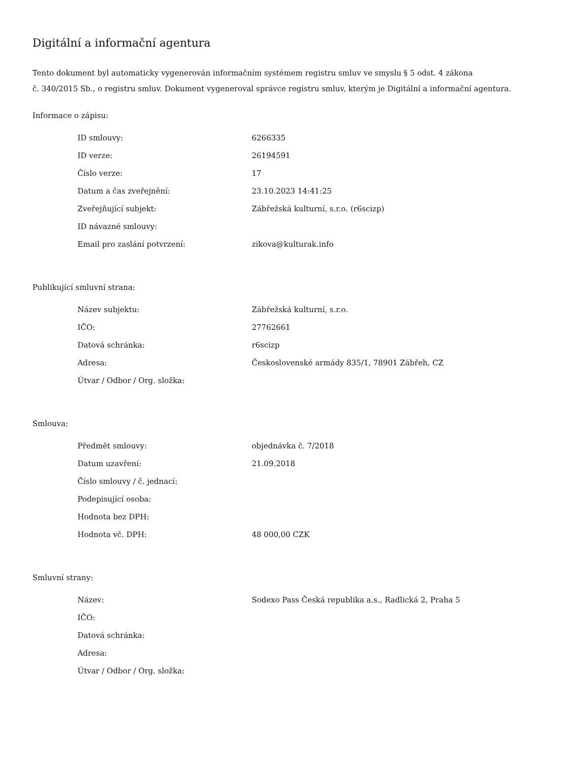Digitální a informační agentura
Tento dokument byl automaticky vygenerován informačním systémem registru smluv ve smyslu § 5 odst. 4 zákona
č. 340/2015 Sb., o registru smluv. Dokument vygeneroval správce registru smluv, kterým je Digitální a informační agentura.
Informace o zápisu:
| ID smlouvy: | 6266335 |
| ID verze: | 26194591 |
| Číslo verze: | 17 |
| Datum a čas zveřejnění: | 23.10.2023 14:41:25 |
| Zveřejňující subjekt: | Zábřežská kulturní, s.r.o. (r6scizp) |
| ID návazné smlouvy: | |
| Email pro zaslání potvrzení: | zikova@kulturak.info |
Publikující smluvní strana:
| Název subjektu: | Zábřežská kulturní, s.r.o. |
| IČO: | 27762661 |
| Datová schránka: | r6scizp |
| Adresa: | Československé armády 835/1, 78901 Zábřeh, CZ |
| Útvar / Odbor / Org. složka: | |
Smlouva:
| Předmět smlouvy: | objednávka č. 7/2018 |
| Datum uzavření: | 21.09.2018 |
| Číslo smlouvy / č. jednací: | |
| Podepisující osoba: | |
| Hodnota bez DPH: | |
| Hodnota vč. DPH: | 48 000,00 CZK |
Smluvní strany:
| Název: | Sodexo Pass Česká republika a.s., Radlická 2, Praha 5 |
| IČO: | |
| Datová schránka: | |
| Adresa: | |
| Útvar / Odbor / Org. složka: | |